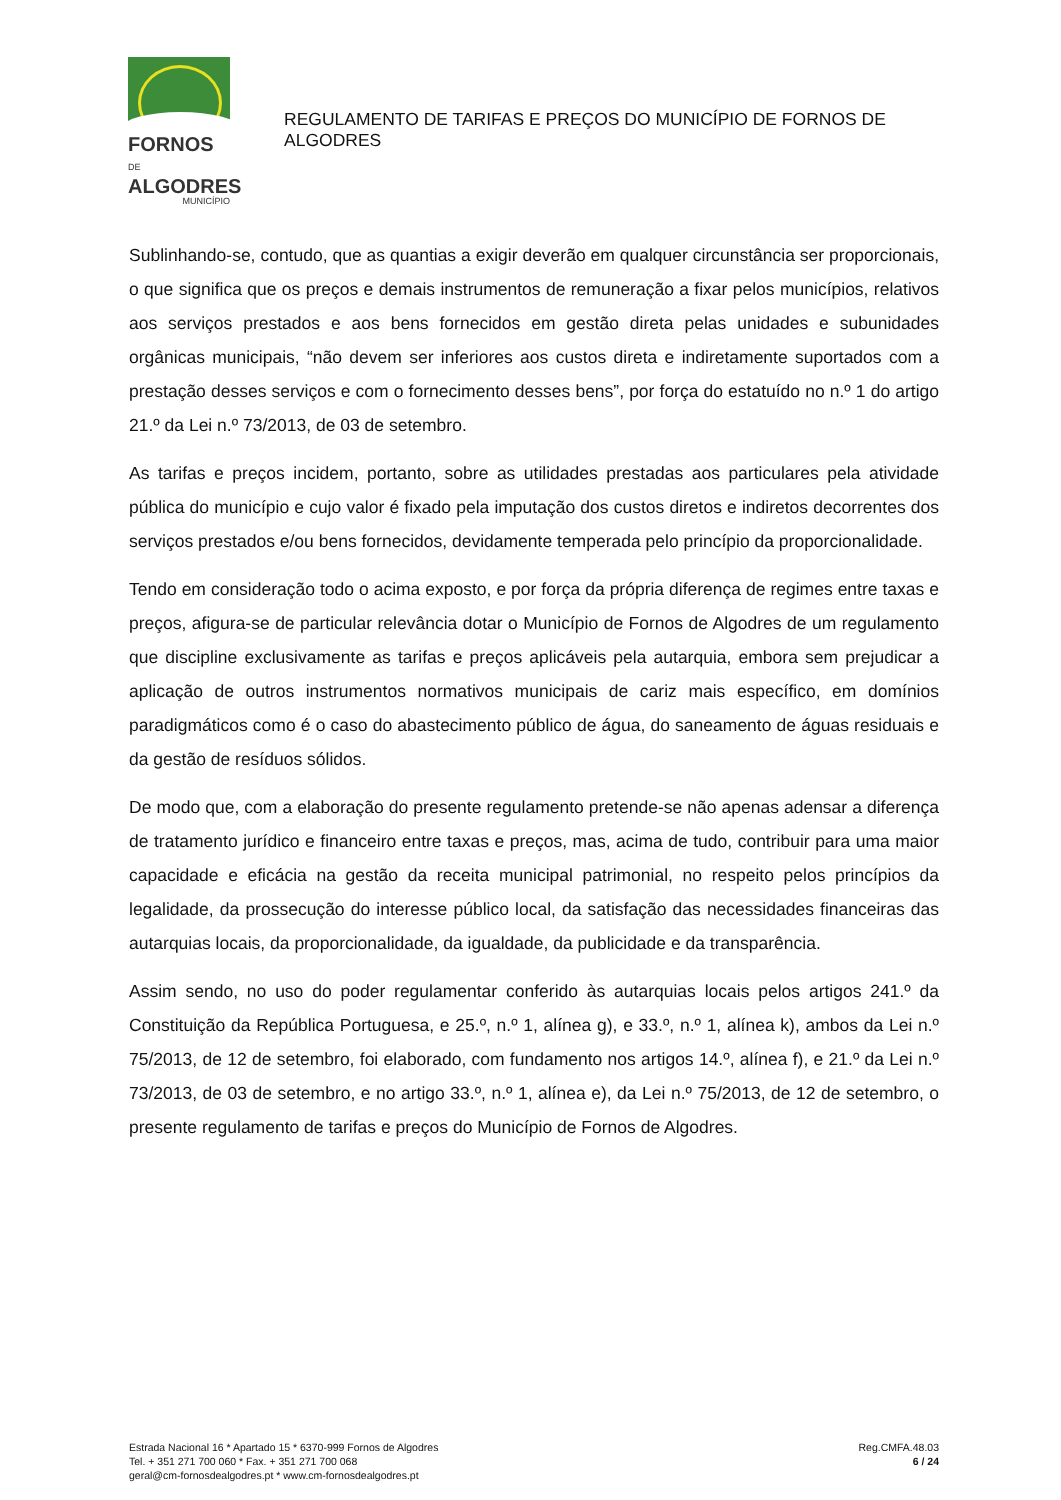FORNOS DE
ALGODRES
MUNICÍPIO
REGULAMENTO DE TARIFAS E PREÇOS DO MUNICÍPIO DE FORNOS DE ALGODRES
Sublinhando-se, contudo, que as quantias a exigir deverão em qualquer circunstância ser proporcionais, o que significa que os preços e demais instrumentos de remuneração a fixar pelos municípios, relativos aos serviços prestados e aos bens fornecidos em gestão direta pelas unidades e subunidades orgânicas municipais, “não devem ser inferiores aos custos direta e indiretamente suportados com a prestação desses serviços e com o fornecimento desses bens”, por força do estatuído no n.º 1 do artigo 21.º da Lei n.º 73/2013, de 03 de setembro.
As tarifas e preços incidem, portanto, sobre as utilidades prestadas aos particulares pela atividade pública do município e cujo valor é fixado pela imputação dos custos diretos e indiretos decorrentes dos serviços prestados e/ou bens fornecidos, devidamente temperada pelo princípio da proporcionalidade.
Tendo em consideração todo o acima exposto, e por força da própria diferença de regimes entre taxas e preços, afigura-se de particular relevância dotar o Município de Fornos de Algodres de um regulamento que discipline exclusivamente as tarifas e preços aplicáveis pela autarquia, embora sem prejudicar a aplicação de outros instrumentos normativos municipais de cariz mais específico, em domínios paradigmáticos como é o caso do abastecimento público de água, do saneamento de águas residuais e da gestão de resíduos sólidos.
De modo que, com a elaboração do presente regulamento pretende-se não apenas adensar a diferença de tratamento jurídico e financeiro entre taxas e preços, mas, acima de tudo, contribuir para uma maior capacidade e eficácia na gestão da receita municipal patrimonial, no respeito pelos princípios da legalidade, da prossecução do interesse público local, da satisfação das necessidades financeiras das autarquias locais, da proporcionalidade, da igualdade, da publicidade e da transparência.
Assim sendo, no uso do poder regulamentar conferido às autarquias locais pelos artigos 241.º da Constituição da República Portuguesa, e 25.º, n.º 1, alínea g), e 33.º, n.º 1, alínea k), ambos da Lei n.º 75/2013, de 12 de setembro, foi elaborado, com fundamento nos artigos 14.º, alínea f), e 21.º da Lei n.º 73/2013, de 03 de setembro, e no artigo 33.º, n.º 1, alínea e), da Lei n.º 75/2013, de 12 de setembro, o presente regulamento de tarifas e preços do Município de Fornos de Algodres.
Estrada Nacional 16 * Apartado 15 * 6370-999 Fornos de Algodres
Tel. + 351 271 700 060 * Fax. + 351 271 700 068
geral@cm-fornosdealgodres.pt * www.cm-fornosdealgodres.pt
Reg.CMFA.48.03
6 / 24